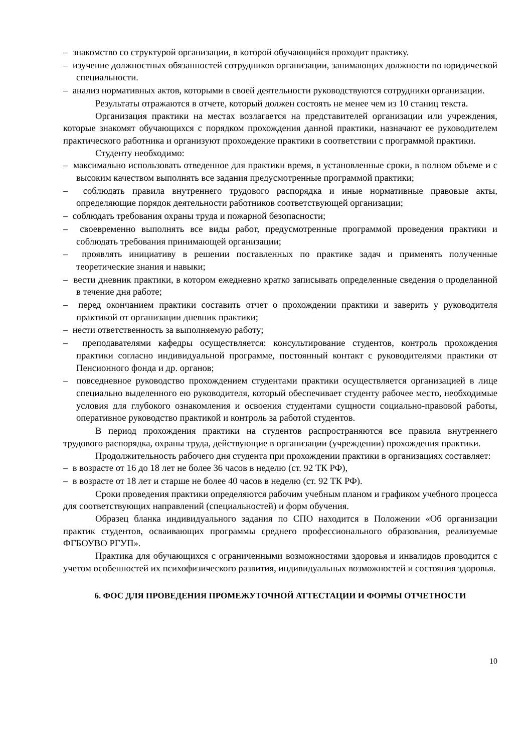– знакомство со структурой организации, в которой обучающийся проходит практику.
– изучение должностных обязанностей сотрудников организации, занимающих должности по юридической специальности.
– анализ нормативных актов, которыми в своей деятельности руководствуются сотрудники организации.
Результаты отражаются в отчете, который должен состоять не менее чем из 10 станиц текста.
Организация практики на местах возлагается на представителей организации или учреждения, которые знакомят обучающихся с порядком прохождения данной практики, назначают ее руководителем практического работника и организуют прохождение практики в соответствии с программой практики.
Студенту необходимо:
– максимально использовать отведенное для практики время, в установленные сроки, в полном объеме и с высоким качеством выполнять все задания предусмотренные программой практики;
– соблюдать правила внутреннего трудового распорядка и иные нормативные правовые акты, определяющие порядок деятельности работников соответствующей организации;
– соблюдать требования охраны труда и пожарной безопасности;
– своевременно выполнять все виды работ, предусмотренные программой проведения практики и соблюдать требования принимающей организации;
– проявлять инициативу в решении поставленных по практике задач и применять полученные теоретические знания и навыки;
– вести дневник практики, в котором ежедневно кратко записывать определенные сведения о проделанной в течение дня работе;
– перед окончанием практики составить отчет о прохождении практики и заверить у руководителя практикой от организации дневник практики;
– нести ответственность за выполняемую работу;
– преподавателями кафедры осуществляется: консультирование студентов, контроль прохождения практики согласно индивидуальной программе, постоянный контакт с руководителями практики от Пенсионного фонда и др. органов;
– повседневное руководство прохождением студентами практики осуществляется организацией в лице специально выделенного ею руководителя, который обеспечивает студенту рабочее место, необходимые условия для глубокого ознакомления и освоения студентами сущности социально-правовой работы, оперативное руководство практикой и контроль за работой студентов.
В период прохождения практики на студентов распространяются все правила внутреннего трудового распорядка, охраны труда, действующие в организации (учреждении) прохождения практики.
Продолжительность рабочего дня студента при прохождении практики в организациях составляет:
– в возрасте от 16 до 18 лет не более 36 часов в неделю (ст. 92 ТК РФ),
– в возрасте от 18 лет и старше не более 40 часов в неделю (ст. 92 ТК РФ).
Сроки проведения практики определяются рабочим учебным планом и графиком учебного процесса для соответствующих направлений (специальностей) и форм обучения.
Образец бланка индивидуального задания по СПО находится в Положении «Об организации практик студентов, осваивающих программы среднего профессионального образования, реализуемые ФГБОУВО РГУП».
Практика для обучающихся с ограниченными возможностями здоровья и инвалидов проводится с учетом особенностей их психофизического развития, индивидуальных возможностей и состояния здоровья.
6. ФОС ДЛЯ ПРОВЕДЕНИЯ ПРОМЕЖУТОЧНОЙ АТТЕСТАЦИИ И ФОРМЫ ОТЧЕТНОСТИ
10